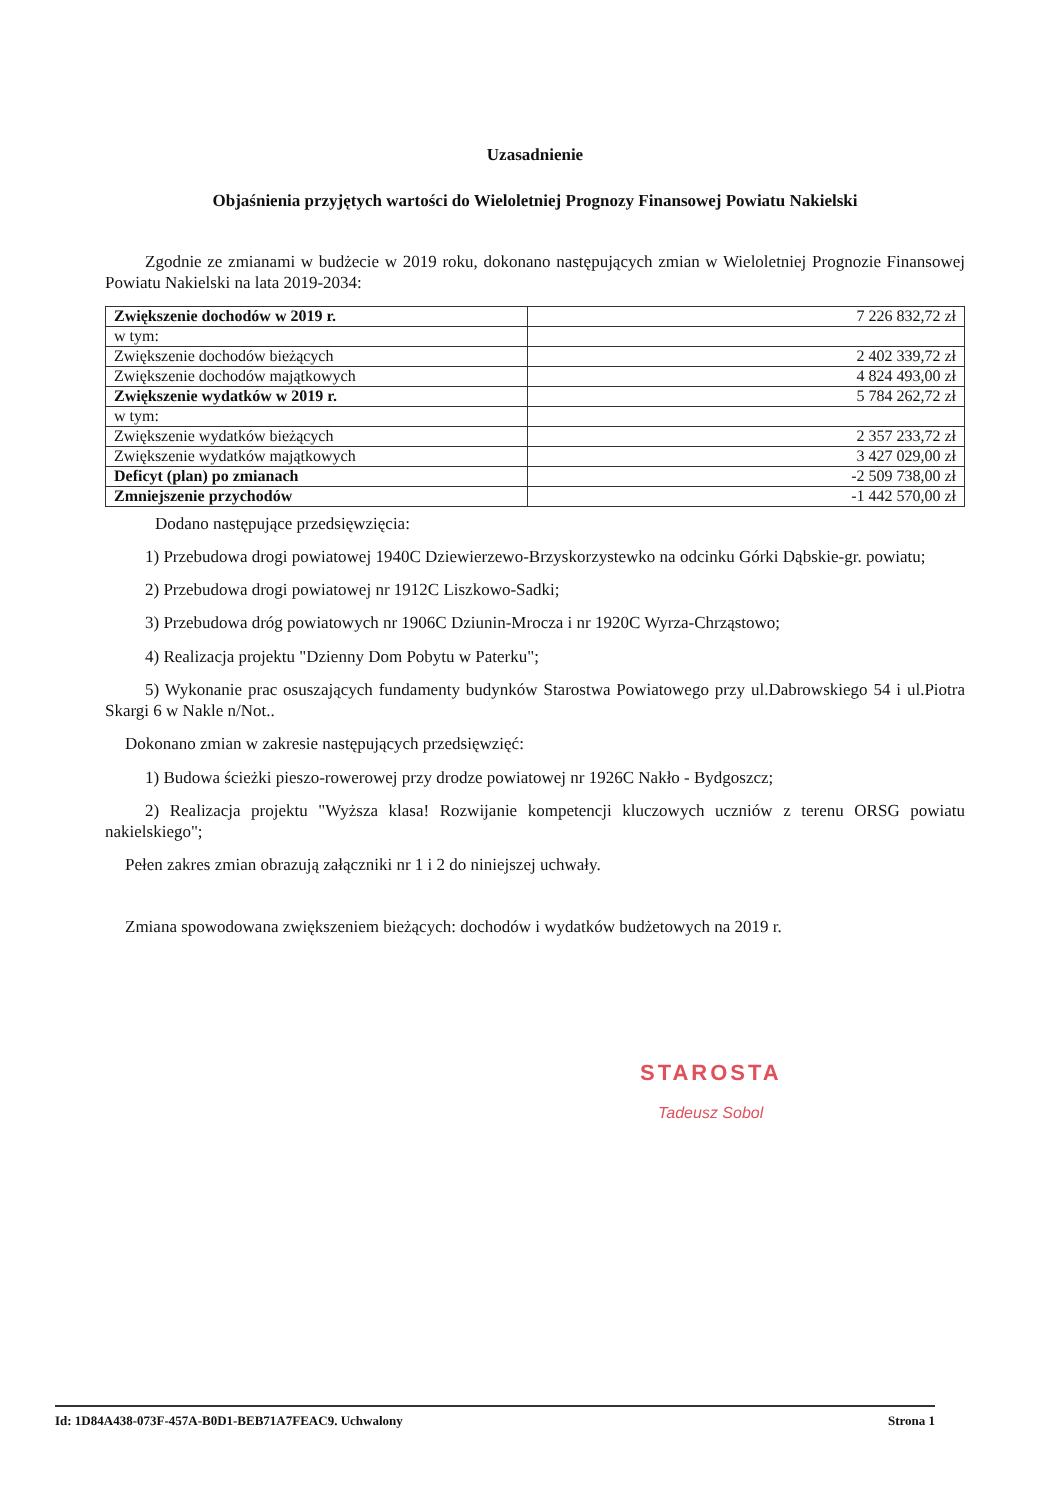Uzasadnienie
Objaśnienia przyjętych wartości do Wieloletniej Prognozy Finansowej Powiatu Nakielski
Zgodnie ze zmianami w budżecie w 2019 roku, dokonano następujących zmian w Wieloletniej Prognozie Finansowej Powiatu Nakielski na lata 2019-2034:
| Zwiększenie dochodów w 2019 r. | 7 226 832,72 zł |
| w tym: | |
| Zwiększenie dochodów bieżących | 2 402 339,72 zł |
| Zwiększenie dochodów majątkowych | 4 824 493,00 zł |
| Zwiększenie wydatków w 2019 r. | 5 784 262,72 zł |
| w tym: | |
| Zwiększenie wydatków bieżących | 2 357 233,72 zł |
| Zwiększenie wydatków majątkowych | 3 427 029,00 zł |
| Deficyt (plan) po zmianach | -2 509 738,00 zł |
| Zmniejszenie przychodów | -1 442 570,00 zł |
Dodano następujące przedsięwzięcia:
1) Przebudowa drogi powiatowej 1940C Dziewierzewo-Brzyskorzystewko na odcinku Górki Dąbskie-gr. powiatu;
2) Przebudowa drogi powiatowej nr 1912C Liszkowo-Sadki;
3) Przebudowa dróg powiatowych nr 1906C Dziunin-Mrocza i nr 1920C Wyrza-Chrząstowo;
4) Realizacja projektu "Dzienny Dom Pobytu w Paterku";
5) Wykonanie prac osuszających fundamenty budynków Starostwa Powiatowego przy ul.Dabrowskiego 54 i ul.Piotra Skargi 6 w Nakle n/Not..
Dokonano zmian w zakresie następujących przedsięwzięć:
1) Budowa ścieżki pieszo-rowerowej przy drodze powiatowej nr 1926C Nakło - Bydgoszcz;
2) Realizacja projektu "Wyższa klasa! Rozwijanie kompetencji kluczowych uczniów z terenu ORSG powiatu nakielskiego";
Pełen zakres zmian obrazują załączniki nr 1 i 2 do niniejszej uchwały.
Zmiana spowodowana zwiększeniem bieżących: dochodów i wydatków budżetowych na 2019 r.
STAROSTA
Tadeusz Sobol
Id: 1D84A438-073F-457A-B0D1-BEB71A7FEAC9. Uchwalony Strona 1